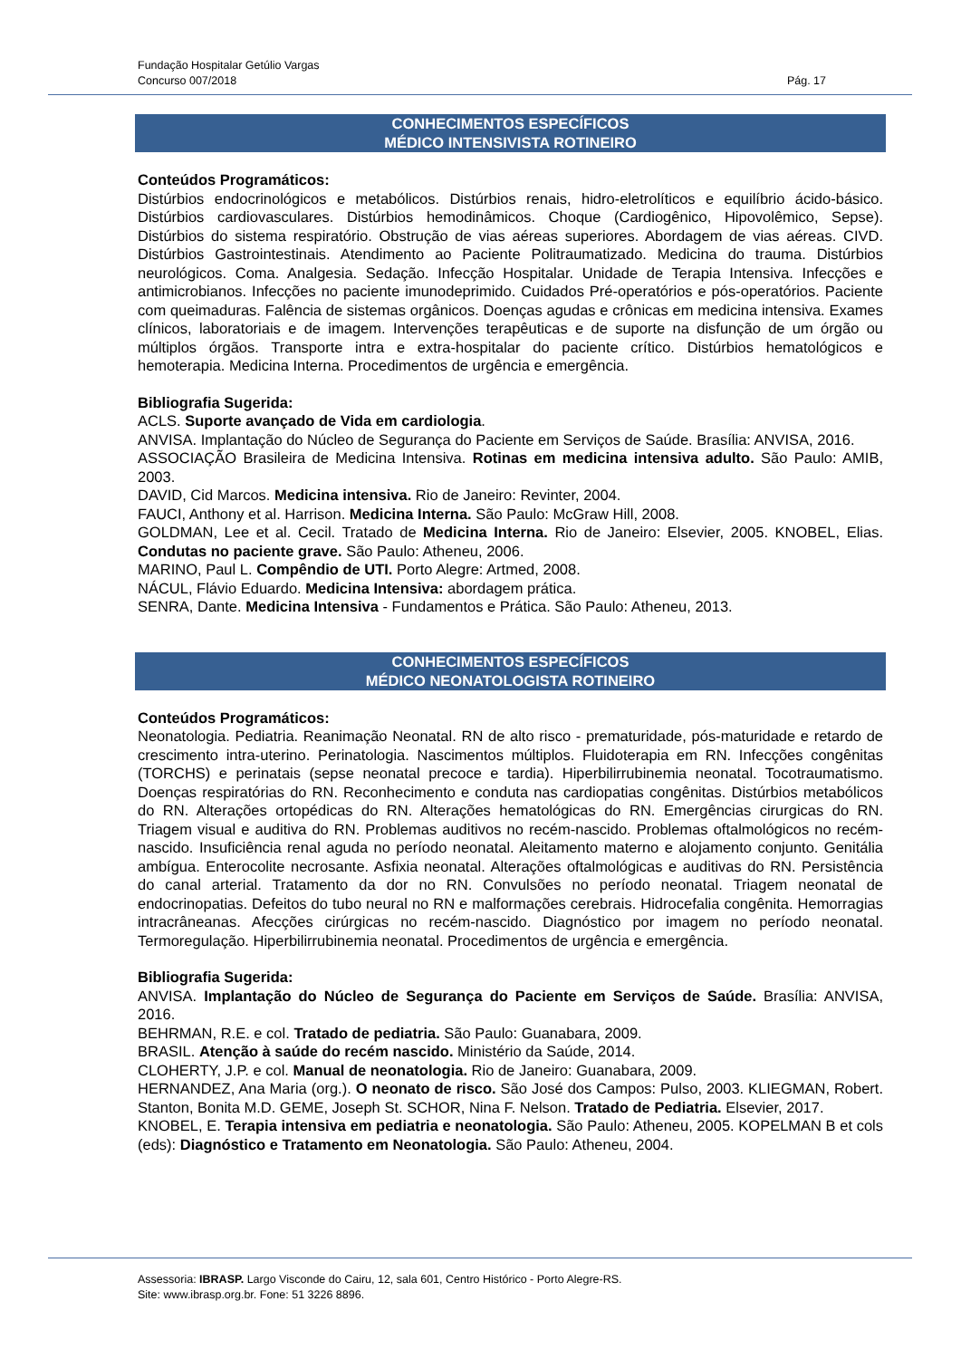Fundação Hospitalar Getúlio Vargas
Concurso 007/2018 Pág. 17
CONHECIMENTOS ESPECÍFICOS
MÉDICO INTENSIVISTA ROTINEIRO
Conteúdos Programáticos:
Distúrbios endocrinológicos e metabólicos. Distúrbios renais, hidro-eletrolíticos e equilíbrio ácido-básico. Distúrbios cardiovasculares. Distúrbios hemodinâmicos. Choque (Cardiogênico, Hipovolêmico, Sepse). Distúrbios do sistema respiratório. Obstrução de vias aéreas superiores. Abordagem de vias aéreas. CIVD. Distúrbios Gastrointestinais. Atendimento ao Paciente Politraumatizado. Medicina do trauma. Distúrbios neurológicos. Coma. Analgesia. Sedação. Infecção Hospitalar. Unidade de Terapia Intensiva. Infecções e antimicrobianos. Infecções no paciente imunodeprimido. Cuidados Pré-operatórios e pós-operatórios. Paciente com queimaduras. Falência de sistemas orgânicos. Doenças agudas e crônicas em medicina intensiva. Exames clínicos, laboratoriais e de imagem. Intervenções terapêuticas e de suporte na disfunção de um órgão ou múltiplos órgãos. Transporte intra e extra-hospitalar do paciente crítico. Distúrbios hematológicos e hemoterapia. Medicina Interna. Procedimentos de urgência e emergência.
Bibliografia Sugerida:
ACLS. Suporte avançado de Vida em cardiologia.
ANVISA. Implantação do Núcleo de Segurança do Paciente em Serviços de Saúde. Brasília: ANVISA, 2016.
ASSOCIAÇÃO Brasileira de Medicina Intensiva. Rotinas em medicina intensiva adulto. São Paulo: AMIB, 2003.
DAVID, Cid Marcos. Medicina intensiva. Rio de Janeiro: Revinter, 2004.
FAUCI, Anthony et al. Harrison. Medicina Interna. São Paulo: McGraw Hill, 2008.
GOLDMAN, Lee et al. Cecil. Tratado de Medicina Interna. Rio de Janeiro: Elsevier, 2005. KNOBEL, Elias. Condutas no paciente grave. São Paulo: Atheneu, 2006.
MARINO, Paul L. Compêndio de UTI. Porto Alegre: Artmed, 2008.
NÁCUL, Flávio Eduardo. Medicina Intensiva: abordagem prática.
SENRA, Dante. Medicina Intensiva - Fundamentos e Prática. São Paulo: Atheneu, 2013.
CONHECIMENTOS ESPECÍFICOS
MÉDICO NEONATOLOGISTA ROTINEIRO
Conteúdos Programáticos:
Neonatologia. Pediatria. Reanimação Neonatal. RN de alto risco - prematuridade, pós-maturidade e retardo de crescimento intra-uterino. Perinatologia. Nascimentos múltiplos. Fluidoterapia em RN. Infecções congênitas (TORCHS) e perinatais (sepse neonatal precoce e tardia). Hiperbilirrubinemia neonatal. Tocotraumatismo. Doenças respiratórias do RN. Reconhecimento e conduta nas cardiopatias congênitas. Distúrbios metabólicos do RN. Alterações ortopédicas do RN. Alterações hematológicas do RN. Emergências cirurgicas do RN. Triagem visual e auditiva do RN. Problemas auditivos no recém-nascido. Problemas oftalmológicos no recém-nascido. Insuficiência renal aguda no período neonatal. Aleitamento materno e alojamento conjunto. Genitália ambígua. Enterocolite necrosante. Asfixia neonatal. Alterações oftalmológicas e auditivas do RN. Persistência do canal arterial. Tratamento da dor no RN. Convulsões no período neonatal. Triagem neonatal de endocrinopatias. Defeitos do tubo neural no RN e malformações cerebrais. Hidrocefalia congênita. Hemorragias intracrâneanas. Afecções cirúrgicas no recém-nascido. Diagnóstico por imagem no período neonatal. Termoregulação. Hiperbilirrubinemia neonatal. Procedimentos de urgência e emergência.
Bibliografia Sugerida:
ANVISA. Implantação do Núcleo de Segurança do Paciente em Serviços de Saúde. Brasília: ANVISA, 2016.
BEHRMAN, R.E. e col. Tratado de pediatria. São Paulo: Guanabara, 2009.
BRASIL. Atenção à saúde do recém nascido. Ministério da Saúde, 2014.
CLOHERTY, J.P. e col. Manual de neonatologia. Rio de Janeiro: Guanabara, 2009.
HERNANDEZ, Ana Maria (org.). O neonato de risco. São José dos Campos: Pulso, 2003. KLIEGMAN, Robert. Stanton, Bonita M.D. GEME, Joseph St. SCHOR, Nina F. Nelson. Tratado de Pediatria. Elsevier, 2017.
KNOBEL, E. Terapia intensiva em pediatria e neonatologia. São Paulo: Atheneu, 2005. KOPELMAN B et cols (eds): Diagnóstico e Tratamento em Neonatologia. São Paulo: Atheneu, 2004.
Assessoria: IBRASP. Largo Visconde do Cairu, 12, sala 601, Centro Histórico - Porto Alegre-RS.
Site: www.ibrasp.org.br. Fone: 51 3226 8896.